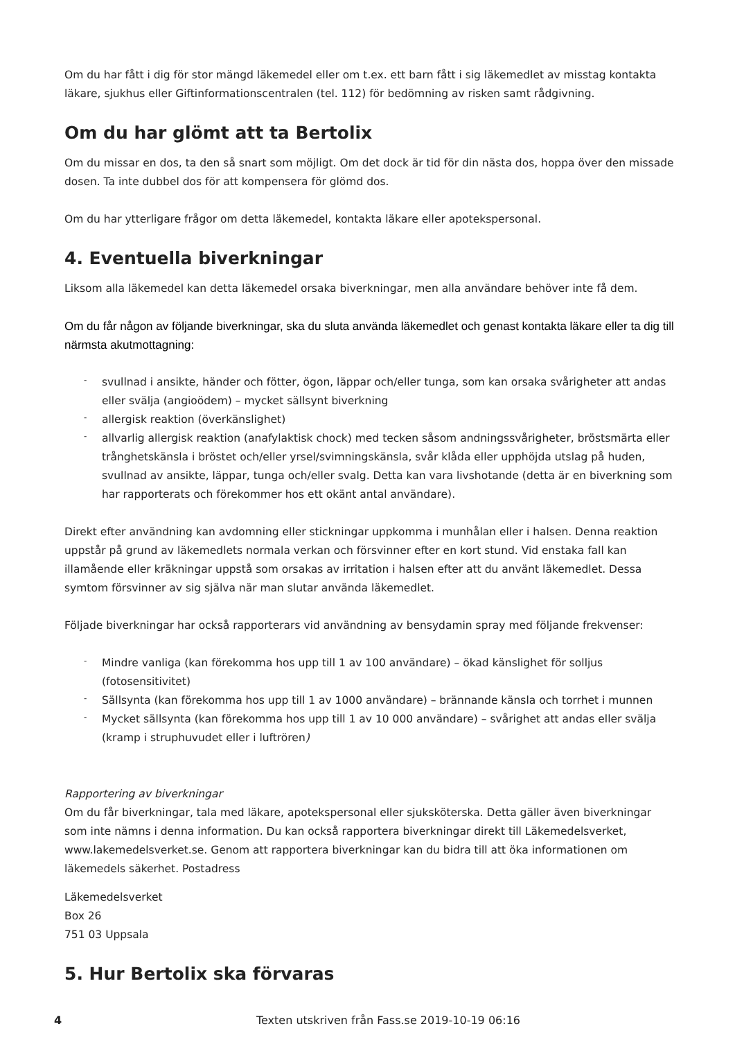Om du har fått i dig för stor mängd läkemedel eller om t.ex. ett barn fått i sig läkemedlet av misstag kontakta läkare, sjukhus eller Giftinformationscentralen (tel. 112) för bedömning av risken samt rådgivning.
Om du har glömt att ta Bertolix
Om du missar en dos, ta den så snart som möjligt. Om det dock är tid för din nästa dos, hoppa över den missade dosen. Ta inte dubbel dos för att kompensera för glömd dos.
Om du har ytterligare frågor om detta läkemedel, kontakta läkare eller apotekspersonal.
4. Eventuella biverkningar
Liksom alla läkemedel kan detta läkemedel orsaka biverkningar, men alla användare behöver inte få dem.
Om du får någon av följande biverkningar, ska du sluta använda läkemedlet och genast kontakta läkare eller ta dig till närmsta akutmottagning:
- svullnad i ansikte, händer och fötter, ögon, läppar och/eller tunga, som kan orsaka svårigheter att andas eller svälja (angioödem) – mycket sällsynt biverkning
- allergisk reaktion (överkänslighet)
- allvarlig allergisk reaktion (anafylaktisk chock) med tecken såsom andningssvårigheter, bröstsmärta eller trånghetskänsla i bröstet och/eller yrsel/svimningskänsla, svår klåda eller upphöjda utslag på huden, svullnad av ansikte, läppar, tunga och/eller svalg. Detta kan vara livshotande (detta är en biverkning som har rapporterats och förekommer hos ett okänt antal användare).
Direkt efter användning kan avdomning eller stickningar uppkomma i munhålan eller i halsen. Denna reaktion uppstår på grund av läkemedlets normala verkan och försvinner efter en kort stund. Vid enstaka fall kan illamående eller kräkningar uppstå som orsakas av irritation i halsen efter att du använt läkemedlet. Dessa symtom försvinner av sig själva när man slutar använda läkemedlet.
Följade biverkningar har också rapporterars vid användning av bensydamin spray med följande frekvenser:
- Mindre vanliga (kan förekomma hos upp till 1 av 100 användare) – ökad känslighet för solljus (fotosensitivitet)
- Sällsynta (kan förekomma hos upp till 1 av 1000 användare) – brännande känsla och torrhet i munnen
- Mycket sällsynta (kan förekomma hos upp till 1 av 10 000 användare) – svårighet att andas eller svälja (kramp i struphuvudet eller i luftrören)
Rapportering av biverkningar
Om du får biverkningar, tala med läkare, apotekspersonal eller sjuksköterska. Detta gäller även biverkningar som inte nämns i denna information. Du kan också rapportera biverkningar direkt till Läkemedelsverket, www.lakemedelsverket.se. Genom att rapportera biverkningar kan du bidra till att öka informationen om läkemedels säkerhet. Postadress
Läkemedelsverket
Box 26
751 03 Uppsala
5. Hur Bertolix ska förvaras
4 Texten utskriven från Fass.se 2019-10-19 06:16